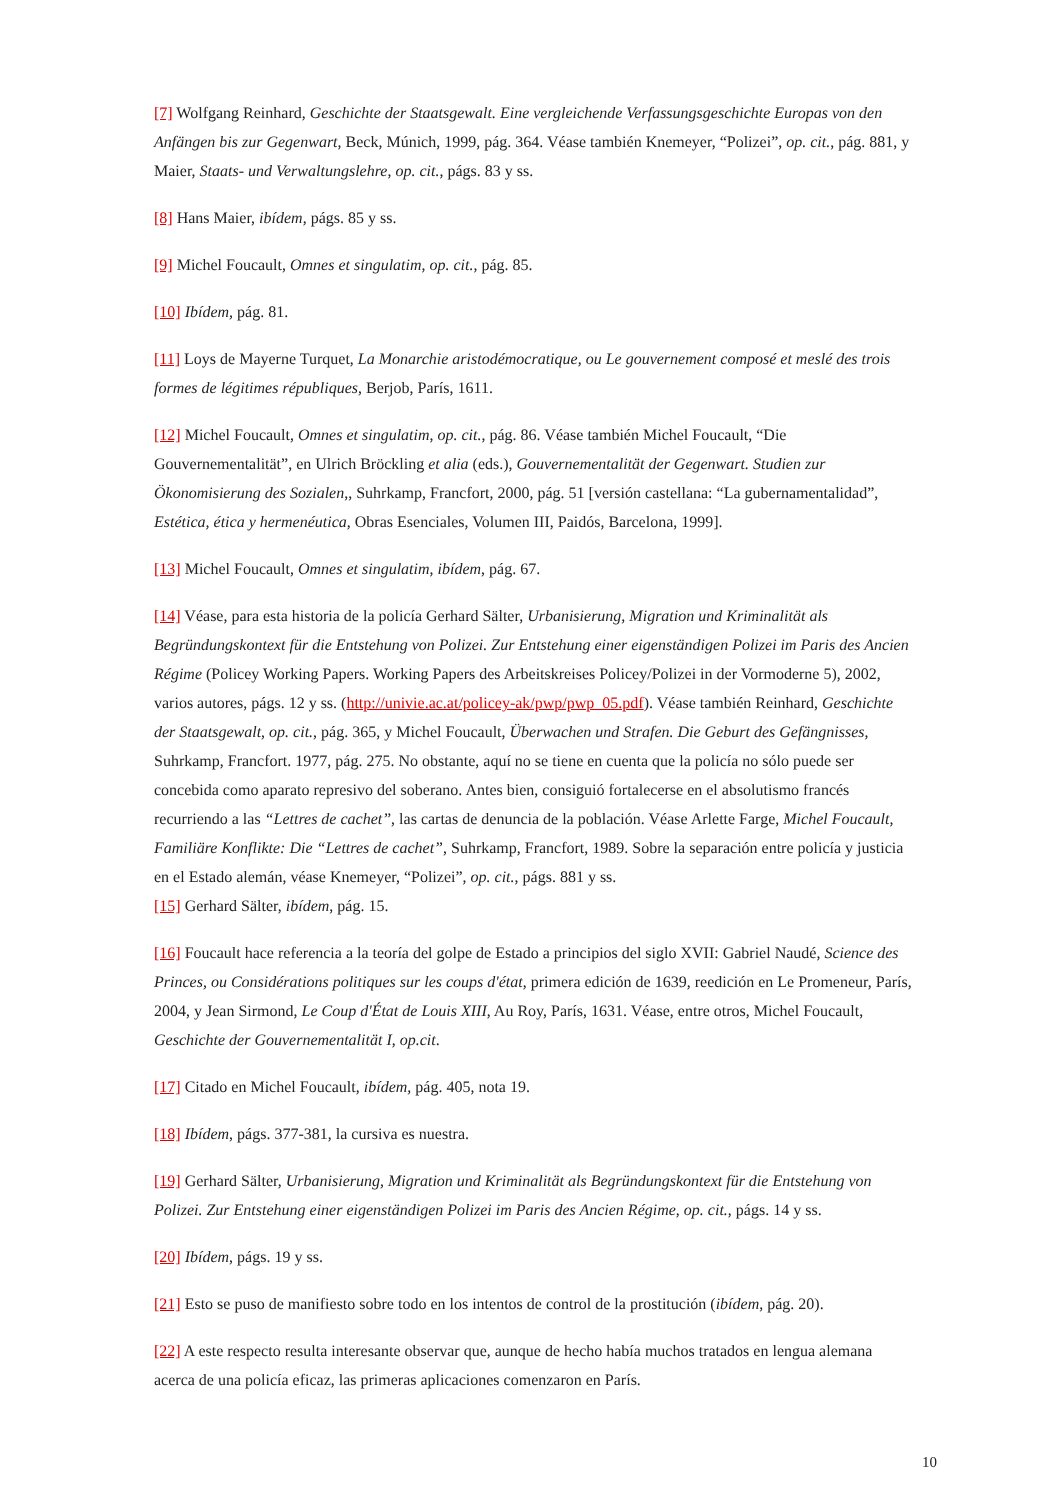[7] Wolfgang Reinhard, Geschichte der Staatsgewalt. Eine vergleichende Verfassungsgeschichte Europas von den Anfängen bis zur Gegenwart, Beck, Múnich, 1999, pág. 364. Véase también Knemeyer, “Polizei”, op. cit., pág. 881, y Maier, Staats- und Verwaltungslehre, op. cit., págs. 83 y ss.
[8] Hans Maier, ibídem, págs. 85 y ss.
[9] Michel Foucault, Omnes et singulatim, op. cit., pág. 85.
[10] Ibídem, pág. 81.
[11] Loys de Mayerne Turquet, La Monarchie aristodémocratique, ou Le gouvernement composé et meslé des trois formes de légitimes républiques, Berjob, París, 1611.
[12] Michel Foucault, Omnes et singulatim, op. cit., pág. 86. Véase también Michel Foucault, “Die Gouvernementalität”, en Ulrich Bröckling et alia (eds.), Gouvernementalität der Gegenwart. Studien zur Ökonomisierung des Sozialen,, Suhrkamp, Francfort, 2000, pág. 51 [versión castellana: “La gubernamentalidad”, Estética, ética y hermenéutica, Obras Esenciales, Volumen III, Paidós, Barcelona, 1999].
[13] Michel Foucault, Omnes et singulatim, ibídem, pág. 67.
[14] Véase, para esta historia de la policía Gerhard Sälter, Urbanisierung, Migration und Kriminalität als Begründungskontext für die Entstehung von Polizei. Zur Entstehung einer eigenständigen Polizei im Paris des Ancien Régime (Policey Working Papers. Working Papers des Arbeitskreises Policey/Polizei in der Vormoderne 5), 2002, varios autores, págs. 12 y ss. (http://univie.ac.at/policey-ak/pwp/pwp_05.pdf). Véase también Reinhard, Geschichte der Staatsgewalt, op. cit., pág. 365, y Michel Foucault, Überwachen und Strafen. Die Geburt des Gefängnisses, Suhrkamp, Francfort. 1977, pág. 275. No obstante, aquí no se tiene en cuenta que la policía no sólo puede ser concebida como aparato represivo del soberano. Antes bien, consiguió fortalecerse en el absolutismo francés recurriendo a las “Lettres de cachet”, las cartas de denuncia de la población. Véase Arlette Farge, Michel Foucault, Familiäre Konflikte: Die “Lettres de cachet”, Suhrkamp, Francfort, 1989. Sobre la separación entre policía y justicia en el Estado alemán, véase Knemeyer, “Polizei”, op. cit., págs. 881 y ss.
[15] Gerhard Sälter, ibídem, pág. 15.
[16] Foucault hace referencia a la teoría del golpe de Estado a principios del siglo XVII: Gabriel Naudé, Science des Princes, ou Considérations politiques sur les coups d'état, primera edición de 1639, reedición en Le Promeneur, París, 2004, y Jean Sirmond, Le Coup d'État de Louis XIII, Au Roy, París, 1631. Véase, entre otros, Michel Foucault, Geschichte der Gouvernementalität I, op.cit.
[17] Citado en Michel Foucault, ibídem, pág. 405, nota 19.
[18] Ibídem, págs. 377-381, la cursiva es nuestra.
[19] Gerhard Sälter, Urbanisierung, Migration und Kriminalität als Begründungskontext für die Entstehung von Polizei. Zur Entstehung einer eigenständigen Polizei im Paris des Ancien Régime, op. cit., págs. 14 y ss.
[20] Ibídem, págs. 19 y ss.
[21] Esto se puso de manifiesto sobre todo en los intentos de control de la prostitución (ibídem, pág. 20).
[22] A este respecto resulta interesante observar que, aunque de hecho había muchos tratados en lengua alemana acerca de una policía eficaz, las primeras aplicaciones comenzaron en París.
10